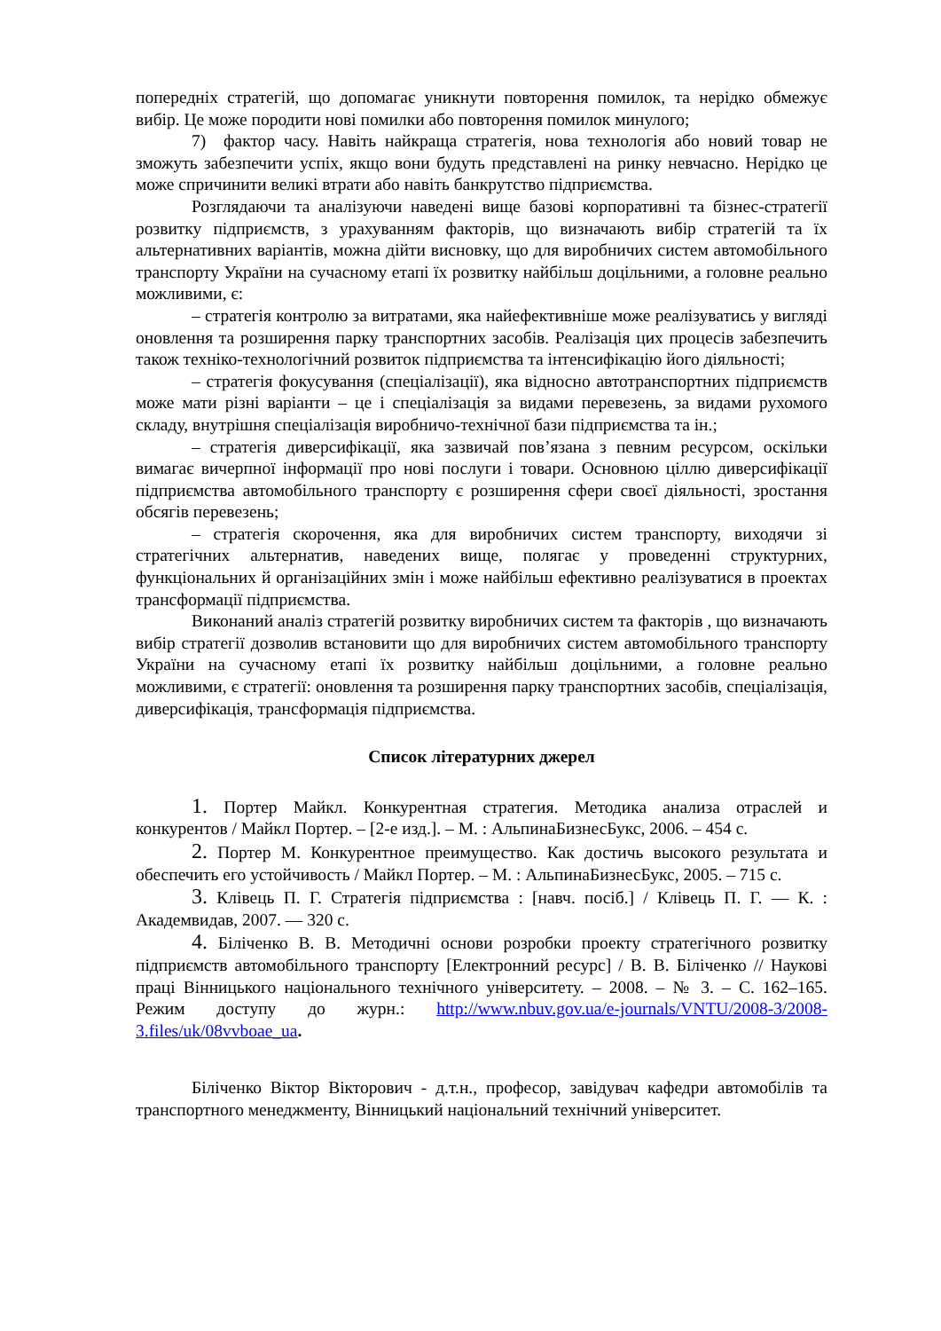попередніх стратегій, що допомагає уникнути повторення помилок, та нерідко обмежує вибір. Це може породити нові помилки або повторення помилок минулого;
7) фактор часу. Навіть найкраща стратегія, нова технологія або новий товар не зможуть забезпечити успіх, якщо вони будуть представлені на ринку невчасно. Нерідко це може спричинити великі втрати або навіть банкрутство підприємства.
Розглядаючи та аналізуючи наведені вище базові корпоративні та бізнес-стратегії розвитку підприємств, з урахуванням факторів, що визначають вибір стратегій та їх альтернативних варіантів, можна дійти висновку, що для виробничих систем автомобільного транспорту України на сучасному етапі їх розвитку найбільш доцільними, а головне реально можливими, є:
– стратегія контролю за витратами, яка найефективніше може реалізуватись у вигляді оновлення та розширення парку транспортних засобів. Реалізація цих процесів забезпечить також техніко-технологічний розвиток підприємства та інтенсифікацію його діяльності;
– стратегія фокусування (спеціалізації), яка відносно автотранспортних підприємств може мати різні варіанти – це і спеціалізація за видами перевезень, за видами рухомого складу, внутрішня спеціалізація виробничо-технічної бази підприємства та ін.;
– стратегія диверсифікації, яка зазвичай пов’язана з певним ресурсом, оскільки вимагає вичерпної інформації про нові послуги і товари. Основною ціллю диверсифікації підприємства автомобільного транспорту є розширення сфери своєї діяльності, зростання обсягів перевезень;
– стратегія скорочення, яка для виробничих систем транспорту, виходячи зі стратегічних альтернатив, наведених вище, полягає у проведенні структурних, функціональних й організаційних змін і може найбільш ефективно реалізуватися в проектах трансформації підприємства.
Виконаний аналіз стратегій розвитку виробничих систем та факторів , що визначають вибір стратегії дозволив встановити що для виробничих систем автомобільного транспорту України на сучасному етапі їх розвитку найбільш доцільними, а головне реально можливими, є стратегії: оновлення та розширення парку транспортних засобів, спеціалізація, диверсифікація, трансформація підприємства.
Список літературних джерел
1. Портер Майкл. Конкурентная стратегия. Методика анализа отраслей и конкурентов / Майкл Портер. – [2-е изд.]. – М. : АльпинаБизнесБукс, 2006. – 454 с.
2. Портер М. Конкурентное преимущество. Как достичь высокого результата и обеспечить его устойчивость / Майкл Портер. – М. : АльпинаБизнесБукс, 2005. – 715 с.
3. Клівець П. Г. Стратегія підприємства : [навч. посіб.] / Клівець П. Г. — К. : Академвидав, 2007. — 320 с.
4. Біліченко В. В. Методичні основи розробки проекту стратегічного розвитку підприємств автомобільного транспорту [Електронний ресурс] / В. В. Біліченко // Наукові праці Вінницького національного технічного університету. – 2008. – № 3. – С. 162–165. Режим доступу до журн.: http://www.nbuv.gov.ua/e-journals/VNTU/2008-3/2008-3.files/uk/08vvboae_ua.
Біліченко Віктор Вікторович - д.т.н., професор, завідувач кафедри автомобілів та транспортного менеджменту, Вінницький національний технічний університет.